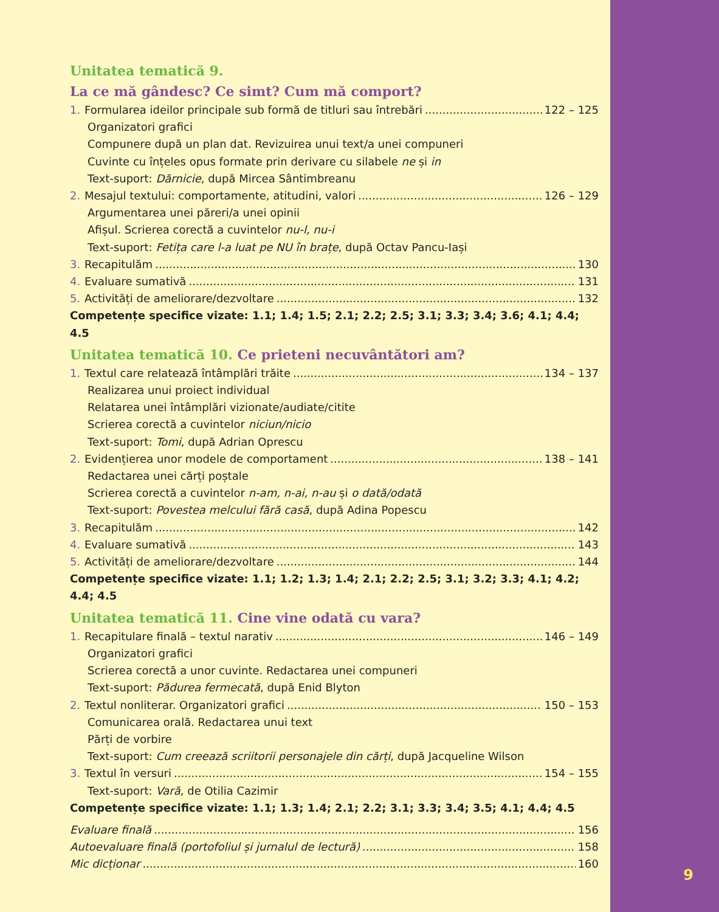Unitatea tematică 9.
La ce mă gândesc? Ce simt? Cum mă comport?
1. Formularea ideilor principale sub formă de titluri sau întrebări 122 – 125
Organizatori grafici
Compunere după un plan dat. Revizuirea unui text/a unei compuneri
Cuvinte cu înțeles opus formate prin derivare cu silabele ne și in
Text-suport: Dărnicie, după Mircea Sântimbreanu
2. Mesajul textului: comportamente, atitudini, valori 126 – 129
Argumentarea unei păreri/a unei opinii
Afișul. Scrierea corectă a cuvintelor nu-l, nu-i
Text-suport: Fetița care l-a luat pe NU în brațe, după Octav Pancu-Iași
3. Recapitulăm 130
4. Evaluare sumativă 131
5. Activități de ameliorare/dezvoltare 132
Competențe specifice vizate: 1.1; 1.4; 1.5; 2.1; 2.2; 2.5; 3.1; 3.3; 3.4; 3.6; 4.1; 4.4; 4.5
Unitatea tematică 10. Ce prieteni necuvântători am?
1. Textul care relatează întâmplări trăite 134 – 137
Realizarea unui proiect individual
Relatarea unei întâmplări vizionate/audiate/citite
Scrierea corectă a cuvintelor niciun/nicio
Text-suport: Tomi, după Adrian Oprescu
2. Evidențierea unor modele de comportament 138 – 141
Redactarea unei cărți poștale
Scrierea corectă a cuvintelor n-am, n-ai, n-au și o dată/odată
Text-suport: Povestea melcului fără casă, după Adina Popescu
3. Recapitulăm 142
4. Evaluare sumativă 143
5. Activități de ameliorare/dezvoltare 144
Competențe specifice vizate: 1.1; 1.2; 1.3; 1.4; 2.1; 2.2; 2.5; 3.1; 3.2; 3.3; 4.1; 4.2; 4.4; 4.5
Unitatea tematică 11. Cine vine odată cu vara?
1. Recapitulare finală – textul narativ 146 – 149
Organizatori grafici
Scrierea corectă a unor cuvinte. Redactarea unei compuneri
Text-suport: Pădurea fermecată, după Enid Blyton
2. Textul nonliterar. Organizatori grafici 150 – 153
Comunicarea orală. Redactarea unui text
Părți de vorbire
Text-suport: Cum creează scriitorii personajele din cărți, după Jacqueline Wilson
3. Textul în versuri 154 – 155
Text-suport: Vară, de Otilia Cazimir
Competențe specifice vizate: 1.1; 1.3; 1.4; 2.1; 2.2; 3.1; 3.3; 3.4; 3.5; 4.1; 4.4; 4.5
Evaluare finală 156
Autoevaluare finală (portofoliul și jurnalul de lectură) 158
Mic dicționar 160
9